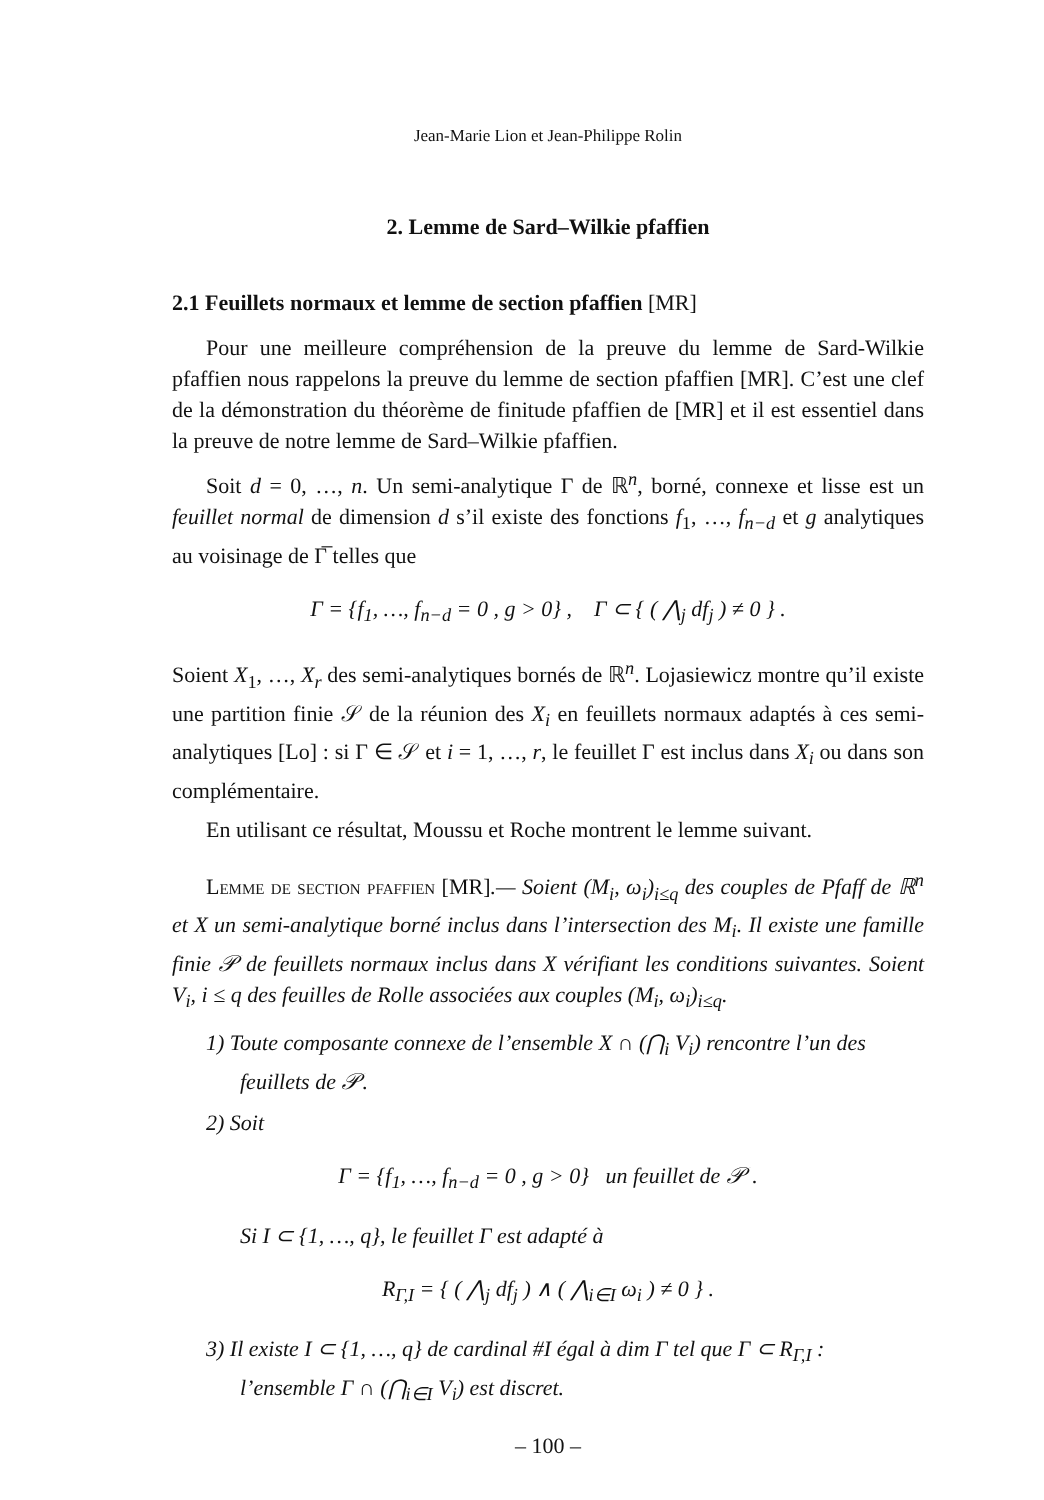Jean-Marie Lion et Jean-Philippe Rolin
2. Lemme de Sard–Wilkie pfaffien
2.1 Feuillets normaux et lemme de section pfaffien [MR]
Pour une meilleure compréhension de la preuve du lemme de Sard-Wilkie pfaffien nous rappelons la preuve du lemme de section pfaffien [MR]. C’est une clef de la démonstration du théorème de finitude pfaffien de [MR] et il est essentiel dans la preuve de notre lemme de Sard–Wilkie pfaffien.
Soit d = 0, …, n. Un semi-analytique Γ de ℝ<sup>n</sup>, borné, connexe et lisse est un feuillet normal de dimension d s’il existe des fonctions f<sub>1</sub>, …, f<sub>n−d</sub> et g analytiques au voisinage de Γ̅ telles que
Γ = {f<sub>1</sub>, …, f<sub>n−d</sub> = 0 , g > 0} , Γ ⊂ { ( ⋀<sub>j</sub> df<sub>j</sub> ) ≠ 0 } .
Soient X<sub>1</sub>, …, X<sub>r</sub> des semi-analytiques bornés de ℝ<sup>n</sup>. Lojasiewicz montre qu’il existe une partition finie 𝒮 de la réunion des X<sub>i</sub> en feuillets normaux adaptés à ces semi-analytiques [Lo] : si Γ ∈ 𝒮 et i = 1, …, r, le feuillet Γ est inclus dans X<sub>i</sub> ou dans son complémentaire.
En utilisant ce résultat, Moussu et Roche montrent le lemme suivant.
Lemme de section pfaffien [MR].— Soient (M<sub>i</sub>, ω<sub>i</sub>)<sub>i≤q</sub> des couples de Pfaff de ℝ<sup>n</sup> et X un semi-analytique borné inclus dans l’intersection des M<sub>i</sub>. Il existe une famille finie 𝒫 de feuillets normaux inclus dans X vérifiant les conditions suivantes. Soient V<sub>i</sub>, i ≤ q des feuilles de Rolle associées aux couples (M<sub>i</sub>, ω<sub>i</sub>)<sub>i≤q</sub>.
1) Toute composante connexe de l’ensemble X ∩ (⋂<sub>i</sub> V<sub>i</sub>) rencontre l’un des feuillets de 𝒫.
2) Soit
Γ = {f<sub>1</sub>, …, f<sub>n−d</sub> = 0 , g > 0} un feuillet de 𝒫 .
Si I ⊂ {1, …, q}, le feuillet Γ est adapté à
R<sub>Γ,I</sub> = { ( ⋀<sub>j</sub> df<sub>j</sub> ) ∧ ( ⋀<sub>i∈I</sub> ω<sub>i</sub> ) ≠ 0 } .
3) Il existe I ⊂ {1, …, q} de cardinal #I égal à dim Γ tel que Γ ⊂ R<sub>Γ,I</sub> : l’ensemble Γ ∩ (⋂<sub>i∈I</sub> V<sub>i</sub>) est discret.
– 100 –